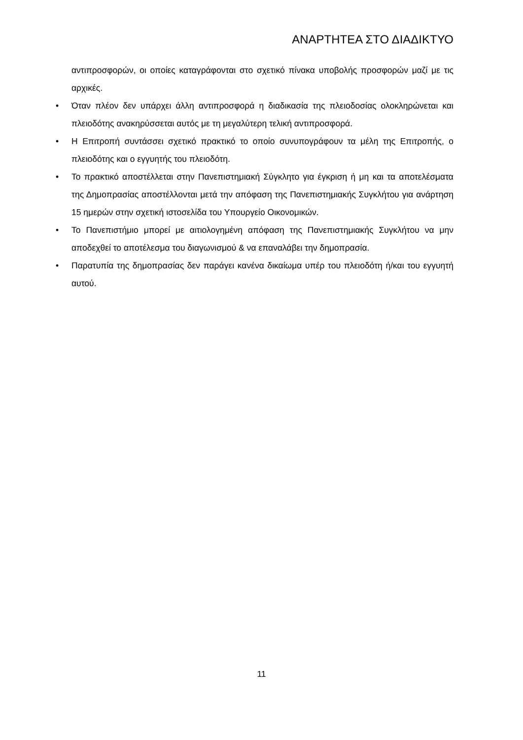ΑΝΑΡΤΗΤΕΑ ΣΤΟ ΔΙΑΔΙΚΤΥΟ
αντιπροσφορών, οι οποίες καταγράφονται στο σχετικό πίνακα υποβολής προσφορών μαζί με τις αρχικές.
• Όταν πλέον δεν υπάρχει άλλη αντιπροσφορά η διαδικασία της πλειοδοσίας ολοκληρώνεται και πλειοδότης ανακηρύσσεται αυτός με τη μεγαλύτερη τελική αντιπροσφορά.
• Η Επιτροπή συντάσσει σχετικό πρακτικό το οποίο συνυπογράφουν τα μέλη της Επιτροπής, ο πλειοδότης και ο εγγυητής του πλειοδότη.
• Το πρακτικό αποστέλλεται στην Πανεπιστημιακή Σύγκλητο για έγκριση ή μη και τα αποτελέσματα της Δημοπρασίας αποστέλλονται μετά την απόφαση της Πανεπιστημιακής Συγκλήτου για ανάρτηση 15 ημερών στην σχετική ιστοσελίδα του Υπουργείο Οικονομικών.
• Το Πανεπιστήμιο μπορεί με αιτιολογημένη απόφαση της Πανεπιστημιακής Συγκλήτου να μην αποδεχθεί το αποτέλεσμα του διαγωνισμού & να επαναλάβει την δημοπρασία.
• Παρατυπία της δημοπρασίας δεν παράγει κανένα δικαίωμα υπέρ του πλειοδότη ή/και του εγγυητή αυτού.
11